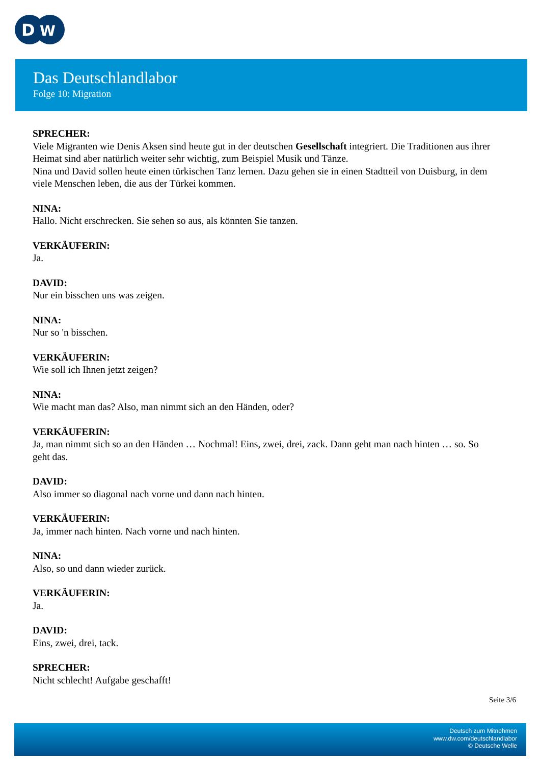D
W
Das Deutschlandlabor
Folge 10: Migration
SPRECHER:
Viele Migranten wie Denis Aksen sind heute gut in der deutschen Gesellschaft integriert. Die Traditionen aus ihrer Heimat sind aber natürlich weiter sehr wichtig, zum Beispiel Musik und Tänze.
Nina und David sollen heute einen türkischen Tanz lernen. Dazu gehen sie in einen Stadtteil von Duisburg, in dem viele Menschen leben, die aus der Türkei kommen.
NINA:
Hallo. Nicht erschrecken. Sie sehen so aus, als könnten Sie tanzen.
VERKÄUFERIN:
Ja.
DAVID:
Nur ein bisschen uns was zeigen.
NINA:
Nur so 'n bisschen.
VERKÄUFERIN:
Wie soll ich Ihnen jetzt zeigen?
NINA:
Wie macht man das? Also, man nimmt sich an den Händen, oder?
VERKÄUFERIN:
Ja, man nimmt sich so an den Händen … Nochmal! Eins, zwei, drei, zack. Dann geht man nach hinten … so. So geht das.
DAVID:
Also immer so diagonal nach vorne und dann nach hinten.
VERKÄUFERIN:
Ja, immer nach hinten. Nach vorne und nach hinten.
NINA:
Also, so und dann wieder zurück.
VERKÄUFERIN:
Ja.
DAVID:
Eins, zwei, drei, tack.
SPRECHER:
Nicht schlecht! Aufgabe geschafft!
Seite 3/6
Deutsch zum Mitnehmen
www.dw.com/deutschlandlabor
© Deutsche Welle